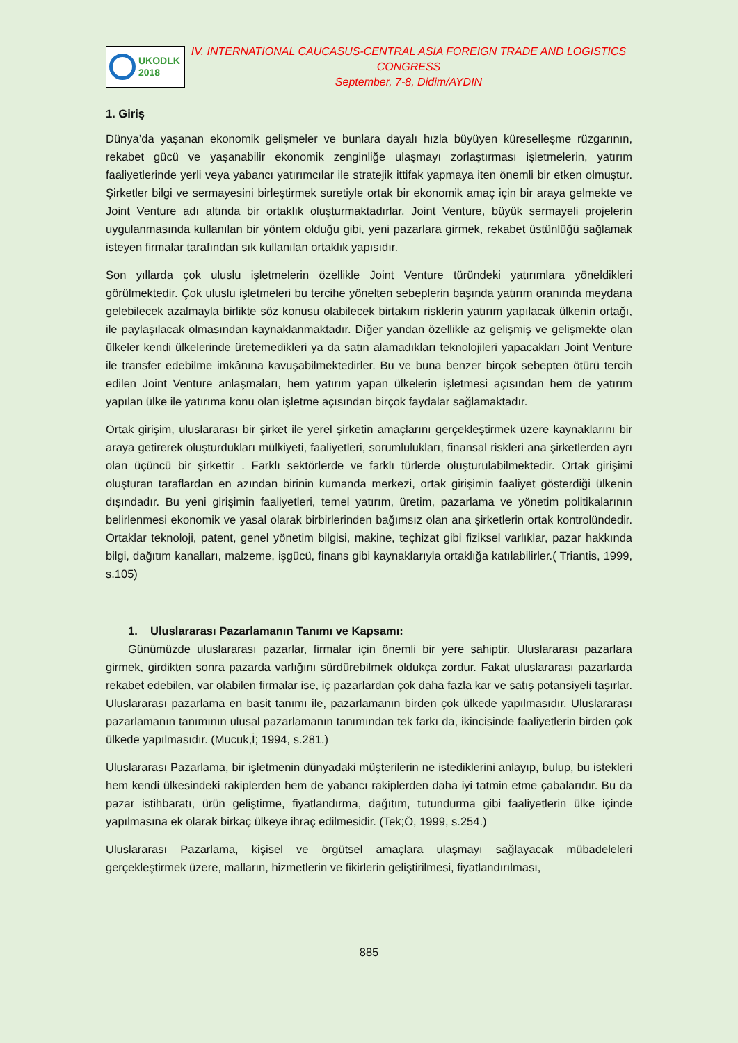UKODLK
2018
IV. INTERNATIONAL CAUCASUS-CENTRAL ASIA FOREIGN TRADE AND LOGISTICS CONGRESS
September, 7-8, Didim/AYDIN
1. Giriş
Dünya’da yaşanan ekonomik gelişmeler ve bunlara dayalı hızla büyüyen küreselleşme rüzgarının, rekabet gücü ve yaşanabilir ekonomik zenginliğe ulaşmayı zorlaştırması işletmelerin, yatırım faaliyetlerinde yerli veya yabancı yatırımcılar ile stratejik ittifak yapmaya iten önemli bir etken olmuştur. Şirketler bilgi ve sermayesini birleştirmek suretiyle ortak bir ekonomik amaç için bir araya gelmekte ve Joint Venture adı altında bir ortaklık oluşturmaktadırlar. Joint Venture, büyük sermayeli projelerin uygulanmasında kullanılan bir yöntem olduğu gibi, yeni pazarlara girmek, rekabet üstünlüğü sağlamak isteyen firmalar tarafından sık kullanılan ortaklık yapısıdır.
Son yıllarda çok uluslu işletmelerin özellikle Joint Venture türündeki yatırımlara yöneldikleri görülmektedir. Çok uluslu işletmeleri bu tercihe yönelten sebeplerin başında yatırım oranında meydana gelebilecek azalmayla birlikte söz konusu olabilecek birtakım risklerin yatırım yapılacak ülkenin ortağı, ile paylaşılacak olmasından kaynaklanmaktadır. Diğer yandan özellikle az gelişmiş ve gelişmekte olan ülkeler kendi ülkelerinde üretemedikleri ya da satın alamadıkları teknolojileri yapacakları Joint Venture ile transfer edebilme imkânına kavuşabilmektedirler. Bu ve buna benzer birçok sebepten ötürü tercih edilen Joint Venture anlaşmaları, hem yatırım yapan ülkelerin işletmesi açısından hem de yatırım yapılan ülke ile yatırıma konu olan işletme açısından birçok faydalar sağlamaktadır.
Ortak girişim, uluslararası bir şirket ile yerel şirketin amaçlarını gerçekleştirmek üzere kaynaklarını bir araya getirerek oluşturdukları mülkiyeti, faaliyetleri, sorumlulukları, finansal riskleri ana şirketlerden ayrı olan üçüncü bir şirkettir . Farklı sektörlerde ve farklı türlerde oluşturulabilmektedir. Ortak girişimi oluşturan taraflardan en azından birinin kumanda merkezi, ortak girişimin faaliyet gösterdiği ülkenin dışındadır. Bu yeni girişimin faaliyetleri, temel yatırım, üretim, pazarlama ve yönetim politikalarının belirlenmesi ekonomik ve yasal olarak birbirlerinden bağımsız olan ana şirketlerin ortak kontrolündedir. Ortaklar teknoloji, patent, genel yönetim bilgisi, makine, teçhizat gibi fiziksel varlıklar, pazar hakkında bilgi, dağıtım kanalları, malzeme, işgücü, finans gibi kaynaklarıyla ortaklığa katılabilirler.( Triantis, 1999, s.105)
1. Uluslararası Pazarlamanın Tanımı ve Kapsamı:
Günümüzde uluslararası pazarlar, firmalar için önemli bir yere sahiptir. Uluslararası pazarlara girmek, girdikten sonra pazarda varlığını sürdürebilmek oldukça zordur. Fakat uluslararası pazarlarda rekabet edebilen, var olabilen firmalar ise, iç pazarlardan çok daha fazla kar ve satış potansiyeli taşırlar. Uluslararası pazarlama en basit tanımı ile, pazarlamanın birden çok ülkede yapılmasıdır. Uluslararası pazarlamanın tanımının ulusal pazarlamanın tanımından tek farkı da, ikincisinde faaliyetlerin birden çok ülkede yapılmasıdır. (Mucuk,İ; 1994, s.281.)
Uluslararası Pazarlama, bir işletmenin dünyadaki müşterilerin ne istediklerini anlayıp, bulup, bu istekleri hem kendi ülkesindeki rakiplerden hem de yabancı rakiplerden daha iyi tatmin etme çabalarıdır. Bu da pazar istihbaratı, ürün geliştirme, fiyatlandırma, dağıtım, tutundurma gibi faaliyetlerin ülke içinde yapılmasına ek olarak birkaç ülkeye ihraç edilmesidir. (Tek;Ö, 1999, s.254.)
Uluslararası Pazarlama, kişisel ve örgütsel amaçlara ulaşmayı sağlayacak mübadeleleri gerçekleştirmek üzere, malların, hizmetlerin ve fikirlerin geliştirilmesi, fiyatlandırılması,
885